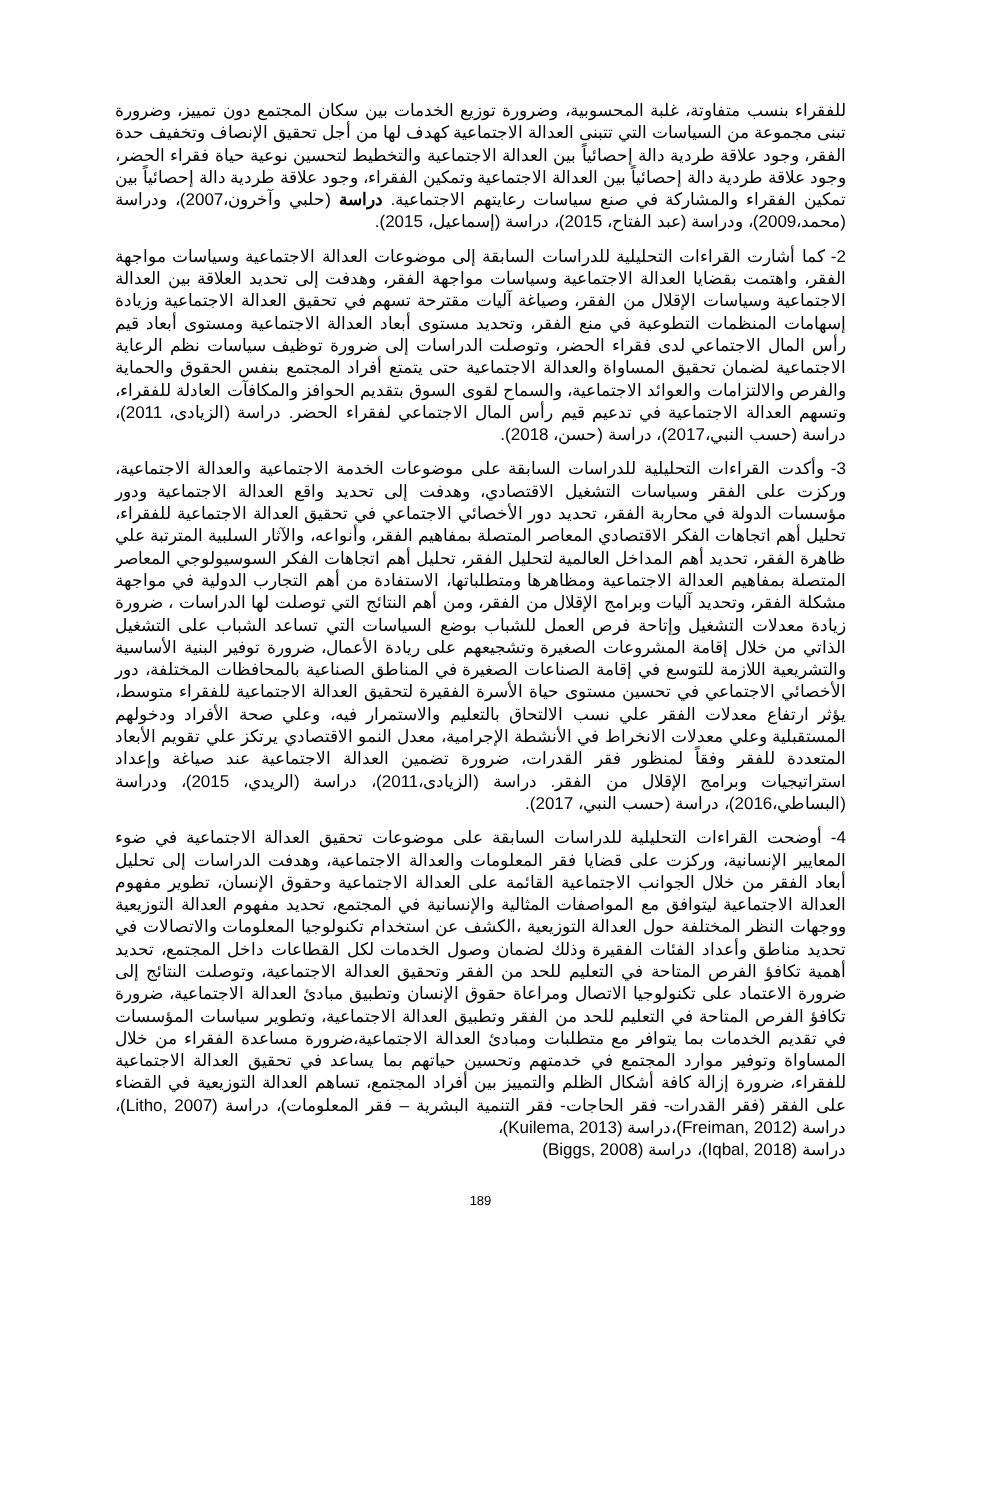للفقراء بنسب متفاوتة، غلبة المحسوبية، وضرورة توزيع الخدمات بين سكان المجتمع دون تمييز، وضرورة تبنى مجموعة من السياسات التي تتبنى العدالة الاجتماعية كهدف لها من أجل تحقيق الإنصاف وتخفيف حدة الفقر، وجود علاقة طردية دالة إحصائياً بين العدالة الاجتماعية والتخطيط لتحسين نوعية حياة فقراء الحضر، وجود علاقة طردية دالة إحصائياً بين العدالة الاجتماعية وتمكين الفقراء، وجود علاقة طردية دالة إحصائياً بين تمكين الفقراء والمشاركة في صنع سياسات رعايتهم الاجتماعية. دراسة (حلبي وآخرون،2007)، ودراسة (محمد،2009)، ودراسة (عبد الفتاح، 2015)، دراسة (إسماعيل، 2015).
2- كما أشارت القراءات التحليلية للدراسات السابقة إلى موضوعات العدالة الاجتماعية وسياسات مواجهة الفقر، واهتمت بقضايا العدالة الاجتماعية وسياسات مواجهة الفقر، وهدفت إلى تحديد العلاقة بين العدالة الاجتماعية وسياسات الإقلال من الفقر، وصياغة آليات مقترحة تسهم في تحقيق العدالة الاجتماعية وزيادة إسهامات المنظمات التطوعية في منع الفقر، وتحديد مستوى أبعاد العدالة الاجتماعية ومستوى أبعاد قيم رأس المال الاجتماعي لدى فقراء الحضر، وتوصلت الدراسات إلى ضرورة توظيف سياسات نظم الرعاية الاجتماعية لضمان تحقيق المساواة والعدالة الاجتماعية حتى يتمتع أفراد المجتمع بنفس الحقوق والحماية والفرص والالتزامات والعوائد الاجتماعية، والسماح لقوى السوق بتقديم الحوافز والمكافآت العادلة للفقراء، وتسهم العدالة الاجتماعية في تدعيم قيم رأس المال الاجتماعي لفقراء الحضر. دراسة (الزيادى، 2011)، دراسة (حسب النبي،2017)، دراسة (حسن، 2018).
3- وأكدت القراءات التحليلية للدراسات السابقة على موضوعات الخدمة الاجتماعية والعدالة الاجتماعية، وركزت على الفقر وسياسات التشغيل الاقتصادي، وهدفت إلى تحديد واقع العدالة الاجتماعية ودور مؤسسات الدولة في محاربة الفقر، تحديد دور الأخصائي الاجتماعي في تحقيق العدالة الاجتماعية للفقراء، تحليل أهم اتجاهات الفكر الاقتصادي المعاصر المتصلة بمفاهيم الفقر، وأنواعه، والآثار السلبية المترتبة علي ظاهرة الفقر، تحديد أهم المداخل العالمية لتحليل الفقر، تحليل أهم اتجاهات الفكر السوسيولوجي المعاصر المتصلة بمفاهيم العدالة الاجتماعية ومظاهرها ومتطلباتها، الاستفادة من أهم التجارب الدولية في مواجهة مشكلة الفقر، وتحديد آليات وبرامج الإقلال من الفقر، ومن أهم النتائج التي توصلت لها الدراسات ، ضرورة زيادة معدلات التشغيل وإتاحة فرص العمل للشباب بوضع السياسات التي تساعد الشباب على التشغيل الذاتي من خلال إقامة المشروعات الصغيرة وتشجيعهم على ريادة الأعمال، ضرورة توفير البنية الأساسية والتشريعية اللازمة للتوسع في إقامة الصناعات الصغيرة في المناطق الصناعية بالمحافظات المختلفة، دور الأخصائي الاجتماعي في تحسين مستوى حياة الأسرة الفقيرة لتحقيق العدالة الاجتماعية للفقراء متوسط، يؤثر ارتفاع معدلات الفقر علي نسب الالتحاق بالتعليم والاستمرار فيه، وعلي صحة الأفراد ودخولهم المستقبلية وعلي معدلات الانخراط في الأنشطة الإجرامية، معدل النمو الاقتصادي يرتكز علي تقويم الأبعاد المتعددة للفقر وفقاً لمنظور فقر القدرات، ضرورة تضمين العدالة الاجتماعية عند صياغة وإعداد استراتيجيات وبرامج الإقلال من الفقر. دراسة (الزيادى،2011)، دراسة (الريدي، 2015)، ودراسة (البساطي،2016)، دراسة (حسب النبي، 2017).
4- أوضحت القراءات التحليلية للدراسات السابقة على موضوعات تحقيق العدالة الاجتماعية في ضوء المعايير الإنسانية، وركزت على قضايا فقر المعلومات والعدالة الاجتماعية، وهدفت الدراسات إلى تحليل أبعاد الفقر من خلال الجوانب الاجتماعية القائمة على العدالة الاجتماعية وحقوق الإنسان، تطوير مفهوم العدالة الاجتماعية ليتوافق مع المواصفات المثالية والإنسانية في المجتمع، تحديد مفهوم العدالة التوزيعية ووجهات النظر المختلفة حول العدالة التوزيعية ،الكشف عن استخدام تكنولوجيا المعلومات والاتصالات في تحديد مناطق وأعداد الفئات الفقيرة وذلك لضمان وصول الخدمات لكل القطاعات داخل المجتمع، تحديد أهمية تكافؤ الفرص المتاحة في التعليم للحد من الفقر وتحقيق العدالة الاجتماعية، وتوصلت النتائج إلى ضرورة الاعتماد على تكنولوجيا الاتصال ومراعاة حقوق الإنسان وتطبيق مبادئ العدالة الاجتماعية، ضرورة تكافؤ الفرص المتاحة في التعليم للحد من الفقر وتطبيق العدالة الاجتماعية، وتطوير سياسات المؤسسات في تقديم الخدمات بما يتوافر مع متطلبات ومبادئ العدالة الاجتماعية،ضرورة مساعدة الفقراء من خلال المساواة وتوفير موارد المجتمع في خدمتهم وتحسين حياتهم بما يساعد في تحقيق العدالة الاجتماعية للفقراء، ضرورة إزالة كافة أشكال الظلم والتمييز بين أفراد المجتمع، تساهم العدالة التوزيعية في القضاء على الفقر (فقر القدرات- فقر الحاجات- فقر التنمية البشرية – فقر المعلومات)، دراسة (Litho, 2007)، دراسة (Freiman, 2012)،دراسة (Kuilema, 2013)،
دراسة (Iqbal, 2018)، دراسة (Biggs, 2008)
189